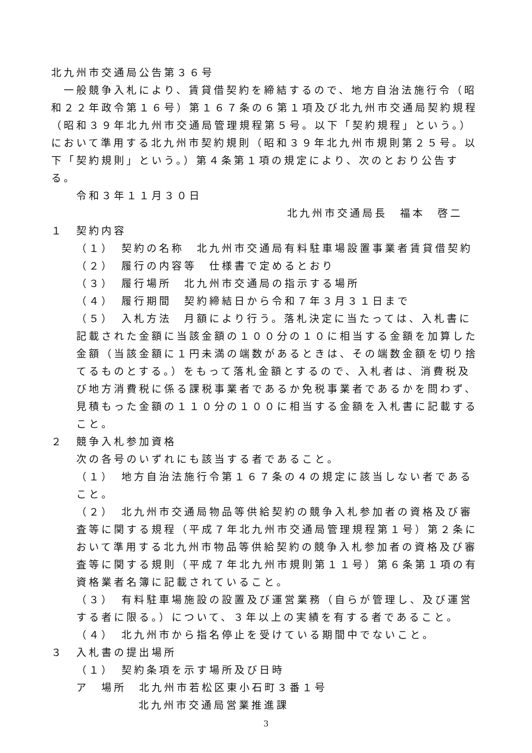北九州市交通局公告第３６号
　一般競争入札により、賃貸借契約を締結するので、地方自治法施行令（昭和２２年政令第１６号）第１６７条の６第１項及び北九州市交通局契約規程（昭和３９年北九州市交通局管理規程第５号。以下「契約規程」という。）において準用する北九州市契約規則（昭和３９年北九州市規則第２５号。以下「契約規則」という。）第４条第１項の規定により、次のとおり公告する。
令和３年１１月３０日
北九州市交通局長　福本　啓二
１　契約内容
（１）　契約の名称　北九州市交通局有料駐車場設置事業者賃貸借契約
（２）　履行の内容等　仕様書で定めるとおり
（３）　履行場所　北九州市交通局の指示する場所
（４）　履行期間　契約締結日から令和７年３月３１日まで
（５）　入札方法　月額により行う。落札決定に当たっては、入札書に記載された金額に当該金額の１００分の１０に相当する金額を加算した金額（当該金額に１円未満の端数があるときは、その端数金額を切り捨てるものとする。）をもって落札金額とするので、入札者は、消費税及び地方消費税に係る課税事業者であるか免税事業者であるかを問わず、見積もった金額の１１０分の１００に相当する金額を入札書に記載すること。
２　競争入札参加資格
次の各号のいずれにも該当する者であること。
（１）　地方自治法施行令第１６７条の４の規定に該当しない者であること。
（２）　北九州市交通局物品等供給契約の競争入札参加者の資格及び審査等に関する規程（平成７年北九州市交通局管理規程第１号）第２条において準用する北九州市物品等供給契約の競争入札参加者の資格及び審査等に関する規則（平成７年北九州市規則第１１号）第６条第１項の有資格業者名簿に記載されていること。
（３）　有料駐車場施設の設置及び運営業務（自らが管理し、及び運営する者に限る。）について、３年以上の実績を有する者であること。
（４）　北九州市から指名停止を受けている期間中でないこと。
３　入札書の提出場所
（１）　契約条項を示す場所及び日時
ア　場所　北九州市若松区東小石町３番１号
北九州市交通局営業推進課
3